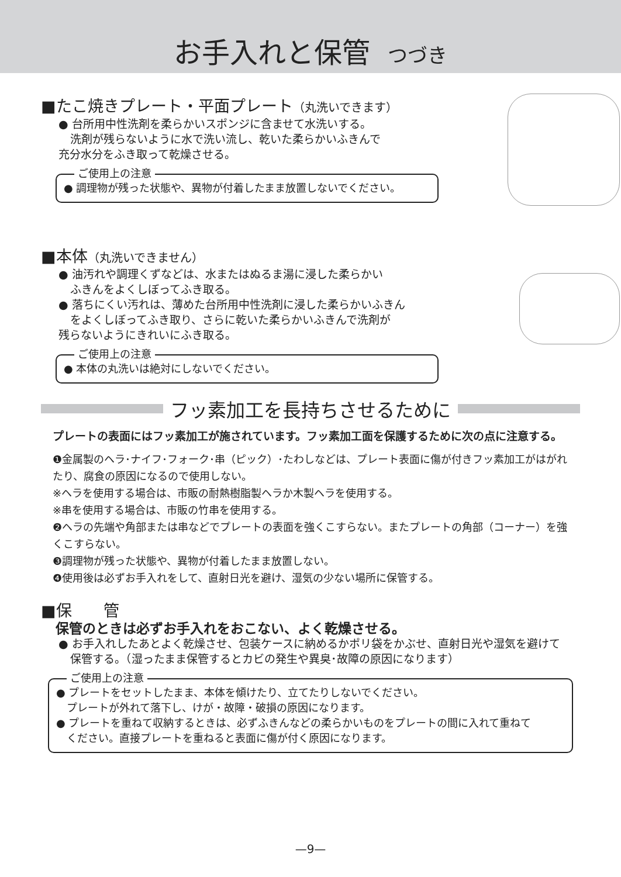お手入れと保管 つづき
■たこ焼きプレート・平面プレート（丸洗いできます）
● 台所用中性洗剤を柔らかいスポンジに含ませて水洗いする。
洗剤が残らないように水で洗い流し、乾いた柔らかいふきんで
充分水分をふき取って乾燥させる。
ご使用上の注意
● 調理物が残った状態や、異物が付着したまま放置しないでください。
■本体（丸洗いできません）
● 油汚れや調理くずなどは、水またはぬるま湯に浸した柔らかい
ふきんをよくしぼってふき取る。
● 落ちにくい汚れは、薄めた台所用中性洗剤に浸した柔らかいふきん
をよくしぼってふき取り、さらに乾いた柔らかいふきんで洗剤が
残らないようにきれいにふき取る。
ご使用上の注意
● 本体の丸洗いは絶対にしないでください。
フッ素加工を長持ちさせるために
プレートの表面にはフッ素加工が施されています。フッ素加工面を保護するために次の点に注意する。
❶金属製のヘラ･ナイフ･フォーク･串（ピック）･たわしなどは、プレート表面に傷が付きフッ素加工がはがれたり、腐食の原因になるので使用しない。
※ヘラを使用する場合は、市販の耐熱樹脂製ヘラか木製ヘラを使用する。
※串を使用する場合は、市販の竹串を使用する。
❷ヘラの先端や角部または串などでプレートの表面を強くこすらない。またプレートの角部（コーナー）を強くこすらない。
❸調理物が残った状態や、異物が付着したまま放置しない。
❹使用後は必ずお手入れをして、直射日光を避け、湿気の少ない場所に保管する。
■保　　管
保管のときは必ずお手入れをおこない、よく乾燥させる。
● お手入れしたあとよく乾燥させ、包装ケースに納めるかポリ袋をかぶせ、直射日光や湿気を避けて
保管する。（湿ったまま保管するとカビの発生や異臭･故障の原因になります）
ご使用上の注意
● プレートをセットしたまま、本体を傾けたり、立てたりしないでください。
　プレートが外れて落下し、けが・故障・破損の原因になります。
● プレートを重ねて収納するときは、必ずふきんなどの柔らかいものをプレートの間に入れて重ねて
　ください。直接プレートを重ねると表面に傷が付く原因になります。
—9—